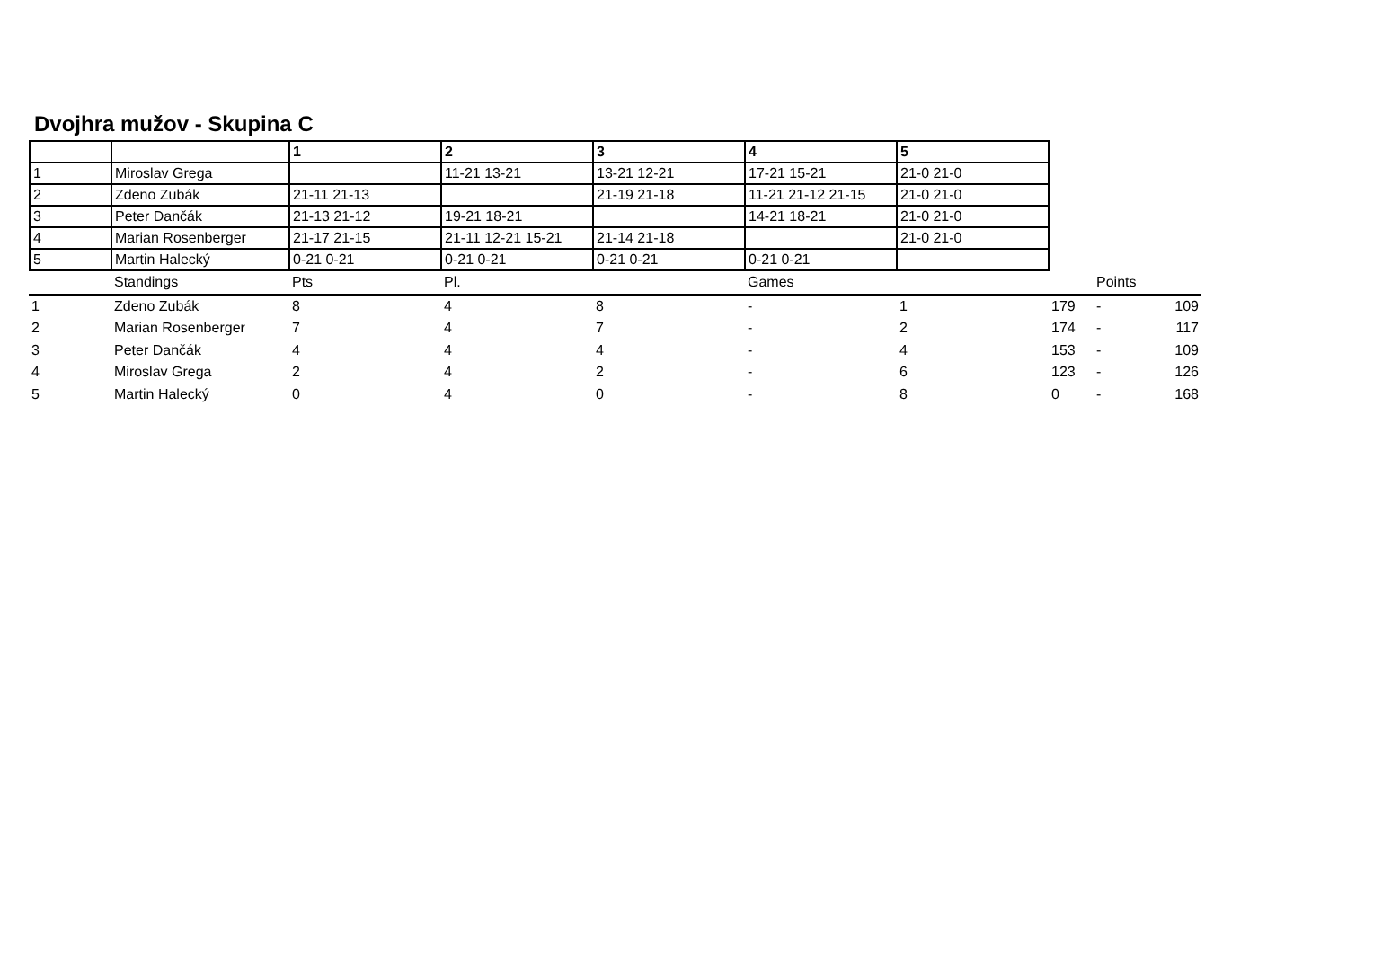Dvojhra mužov - Skupina C
| | | 1 | 2 | 3 | 4 | 5 |
| 1 | Miroslav Grega | | 11-21 13-21 | 13-21 12-21 | 17-21 15-21 | 21-0 21-0 |
| 2 | Zdeno Zubák | 21-11 21-13 | | 21-19 21-18 | 11-21 21-12 21-15 | 21-0 21-0 |
| 3 | Peter Dančák | 21-13 21-12 | 19-21 18-21 | | 14-21 18-21 | 21-0 21-0 |
| 4 | Marian Rosenberger | 21-17 21-15 | 21-11 12-21 15-21 | 21-14 21-18 | | 21-0 21-0 |
| 5 | Martin Halecký | 0-21 0-21 | 0-21 0-21 | 0-21 0-21 | 0-21 0-21 | |
| | Standings | Pts | Pl. | | Games | | | Points | |
| 1 | Zdeno Zubák | 8 | 4 | 8 | - | 1 | 179 | - | 109 |
| 2 | Marian Rosenberger | 7 | 4 | 7 | - | 2 | 174 | - | 117 |
| 3 | Peter Dančák | 4 | 4 | 4 | - | 4 | 153 | - | 109 |
| 4 | Miroslav Grega | 2 | 4 | 2 | - | 6 | 123 | - | 126 |
| 5 | Martin Halecký | 0 | 4 | 0 | - | 8 | 0 | - | 168 |